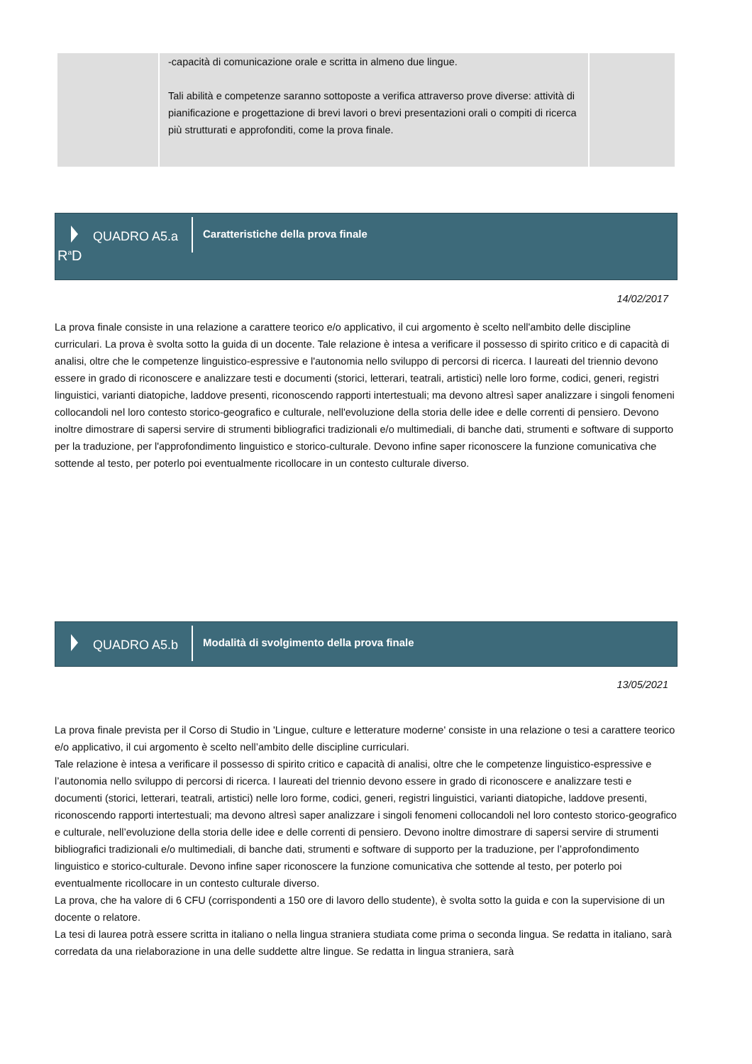| | -capacità di comunicazione orale e scritta in almeno due lingue. Tali abilità e competenze saranno sottoposte a verifica attraverso prove diverse: attività di pianificazione e progettazione di brevi lavori o brevi presentazioni orali o compiti di ricerca più strutturati e approfonditi, come la prova finale. | |
R<sup>a</sup>D
QUADRO A5.a
Caratteristiche della prova finale
14/02/2017
La prova finale consiste in una relazione a carattere teorico e/o applicativo, il cui argomento è scelto nell'ambito delle discipline curriculari. La prova è svolta sotto la guida di un docente. Tale relazione è intesa a verificare il possesso di spirito critico e di capacità di analisi, oltre che le competenze linguistico-espressive e l'autonomia nello sviluppo di percorsi di ricerca. I laureati del triennio devono essere in grado di riconoscere e analizzare testi e documenti (storici, letterari, teatrali, artistici) nelle loro forme, codici, generi, registri linguistici, varianti diatopiche, laddove presenti, riconoscendo rapporti intertestuali; ma devono altresì saper analizzare i singoli fenomeni collocandoli nel loro contesto storico-geografico e culturale, nell'evoluzione della storia delle idee e delle correnti di pensiero. Devono inoltre dimostrare di sapersi servire di strumenti bibliografici tradizionali e/o multimediali, di banche dati, strumenti e software di supporto per la traduzione, per l'approfondimento linguistico e storico-culturale. Devono infine saper riconoscere la funzione comunicativa che sottende al testo, per poterlo poi eventualmente ricollocare in un contesto culturale diverso.
QUADRO A5.b
Modalità di svolgimento della prova finale
13/05/2021
La prova finale prevista per il Corso di Studio in 'Lingue, culture e letterature moderne' consiste in una relazione o tesi a carattere teorico e/o applicativo, il cui argomento è scelto nell’ambito delle discipline curriculari.
Tale relazione è intesa a verificare il possesso di spirito critico e capacità di analisi, oltre che le competenze linguistico-espressive e l’autonomia nello sviluppo di percorsi di ricerca. I laureati del triennio devono essere in grado di riconoscere e analizzare testi e documenti (storici, letterari, teatrali, artistici) nelle loro forme, codici, generi, registri linguistici, varianti diatopiche, laddove presenti, riconoscendo rapporti intertestuali; ma devono altresì saper analizzare i singoli fenomeni collocandoli nel loro contesto storico-geografico e culturale, nell’evoluzione della storia delle idee e delle correnti di pensiero. Devono inoltre dimostrare di sapersi servire di strumenti bibliografici tradizionali e/o multimediali, di banche dati, strumenti e software di supporto per la traduzione, per l’approfondimento linguistico e storico-culturale. Devono infine saper riconoscere la funzione comunicativa che sottende al testo, per poterlo poi eventualmente ricollocare in un contesto culturale diverso.
La prova, che ha valore di 6 CFU (corrispondenti a 150 ore di lavoro dello studente), è svolta sotto la guida e con la supervisione di un docente o relatore.
La tesi di laurea potrà essere scritta in italiano o nella lingua straniera studiata come prima o seconda lingua. Se redatta in italiano, sarà corredata da una rielaborazione in una delle suddette altre lingue. Se redatta in lingua straniera, sarà